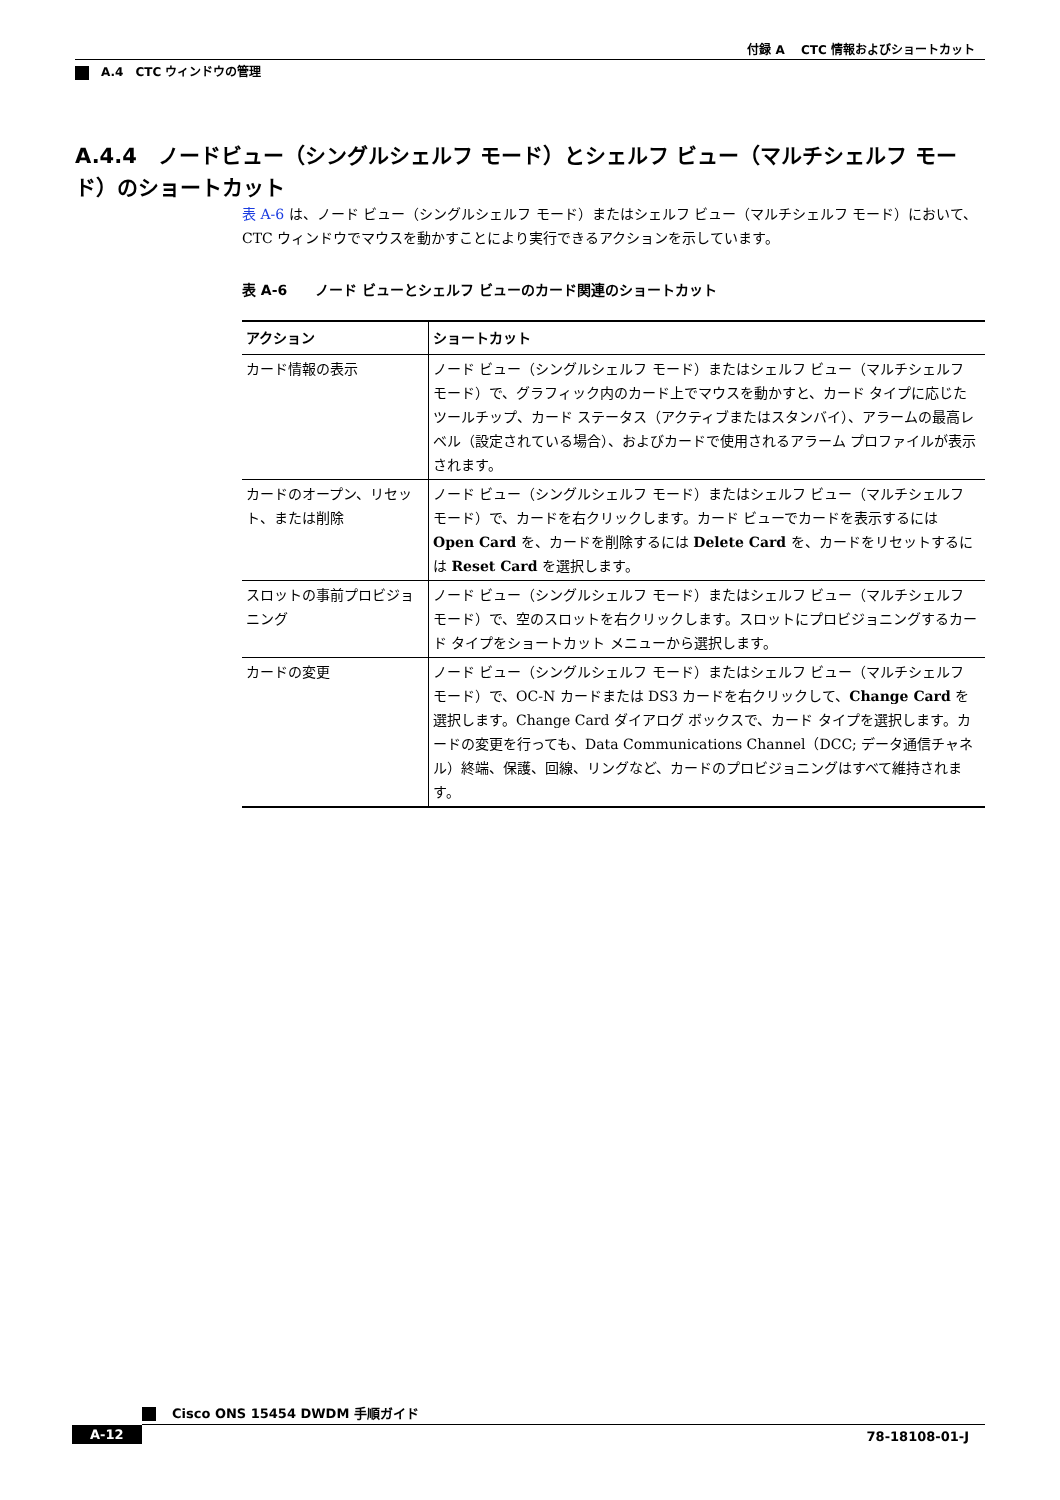付録 A　 CTC 情報およびショートカット
A.4　CTC ウィンドウの管理
A.4.4　ノードビュー（シングルシェルフ モード）とシェルフ ビュー（マルチシェルフ モード）のショートカット
表 A-6 は、ノード ビュー（シングルシェルフ モード）またはシェルフ ビュー（マルチシェルフ モード）において、CTC ウィンドウでマウスを動かすことにより実行できるアクションを示しています。
表 A-6　　ノード ビューとシェルフ ビューのカード関連のショートカット
| アクション | ショートカット |
| --- | --- |
| カード情報の表示 | ノード ビュー（シングルシェルフ モード）またはシェルフ ビュー（マルチシェルフ モード）で、グラフィック内のカード上でマウスを動かすと、カード タイプに応じたツールチップ、カード ステータス（アクティブまたはスタンバイ）、アラームの最高レベル（設定されている場合）、およびカードで使用されるアラーム プロファイルが表示されます。 |
| カードのオープン、リセット、または削除 | ノード ビュー（シングルシェルフ モード）またはシェルフ ビュー（マルチシェルフ モード）で、カードを右クリックします。カード ビューでカードを表示するには Open Card を、カードを削除するには Delete Card を、カードをリセットするには Reset Card を選択します。 |
| スロットの事前プロビジョニング | ノード ビュー（シングルシェルフ モード）またはシェルフ ビュー（マルチシェルフ モード）で、空のスロットを右クリックします。スロットにプロビジョニングするカード タイプをショートカット メニューから選択します。 |
| カードの変更 | ノード ビュー（シングルシェルフ モード）またはシェルフ ビュー（マルチシェルフ モード）で、OC-N カードまたは DS3 カードを右クリックして、 Change Card を選択します。Change Card ダイアログ ボックスで、カード タイプを選択します。カードの変更を行っても、Data Communications Channel（DCC; データ通信チャネル）終端、保護、回線、リングなど、カードのプロビジョニングはすべて維持されます。 |
Cisco ONS 15454 DWDM 手順ガイド
A-12 78-18108-01-J